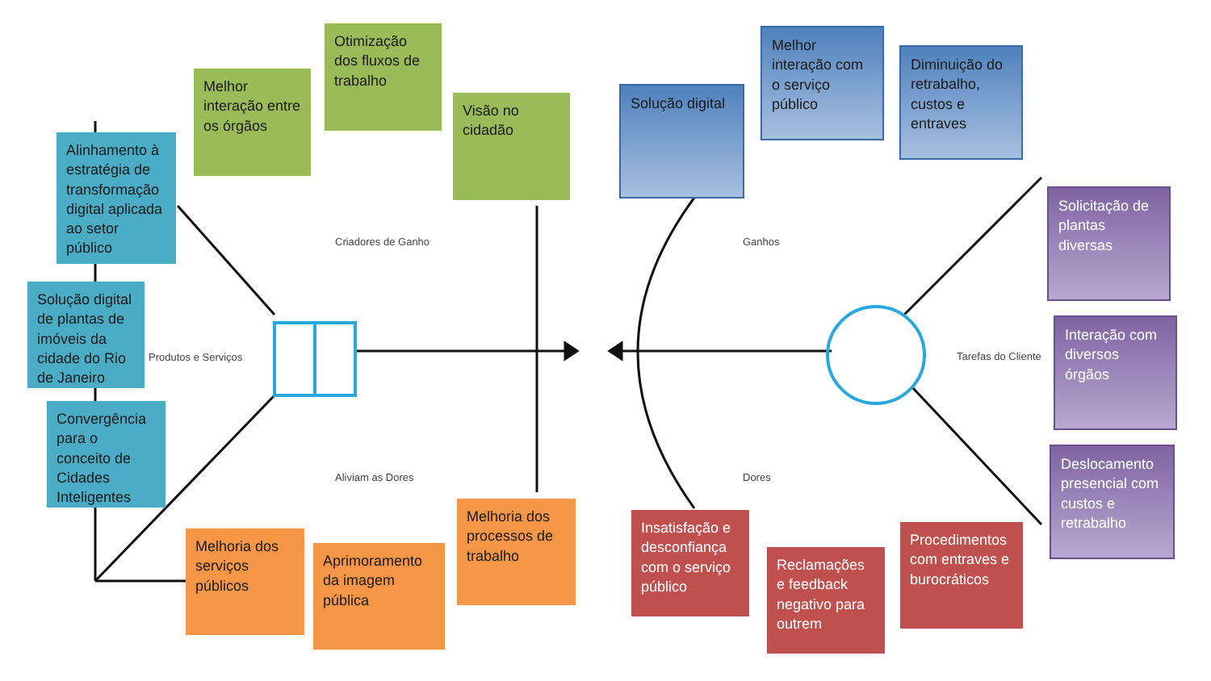Melhor interação entre os órgãos
Otimização dos fluxos de trabalho
Visão no cidadão
Alinhamento à estratégia de transformação digital aplicada ao setor público
Solução digital de plantas de imóveis da cidade do Rio de Janeiro
Convergência para o conceito de Cidades Inteligentes
Criadores de Ganho
Produtos e Serviços
Aliviam as Dores
Melhoria dos serviços públicos
Aprimoramento da imagem pública
Melhoria dos processos de trabalho
Solução digital
Melhor interação com o serviço público
Diminuição do retrabalho, custos e entraves
Ganhos
Tarefas do Cliente
Dores
Solicitação de plantas diversas
Interação com diversos órgãos
Deslocamento presencial com custos e retrabalho
Insatisfação e desconfiança com o serviço público
Reclamações e feedback negativo para outrem
Procedimentos com entraves e burocráticos